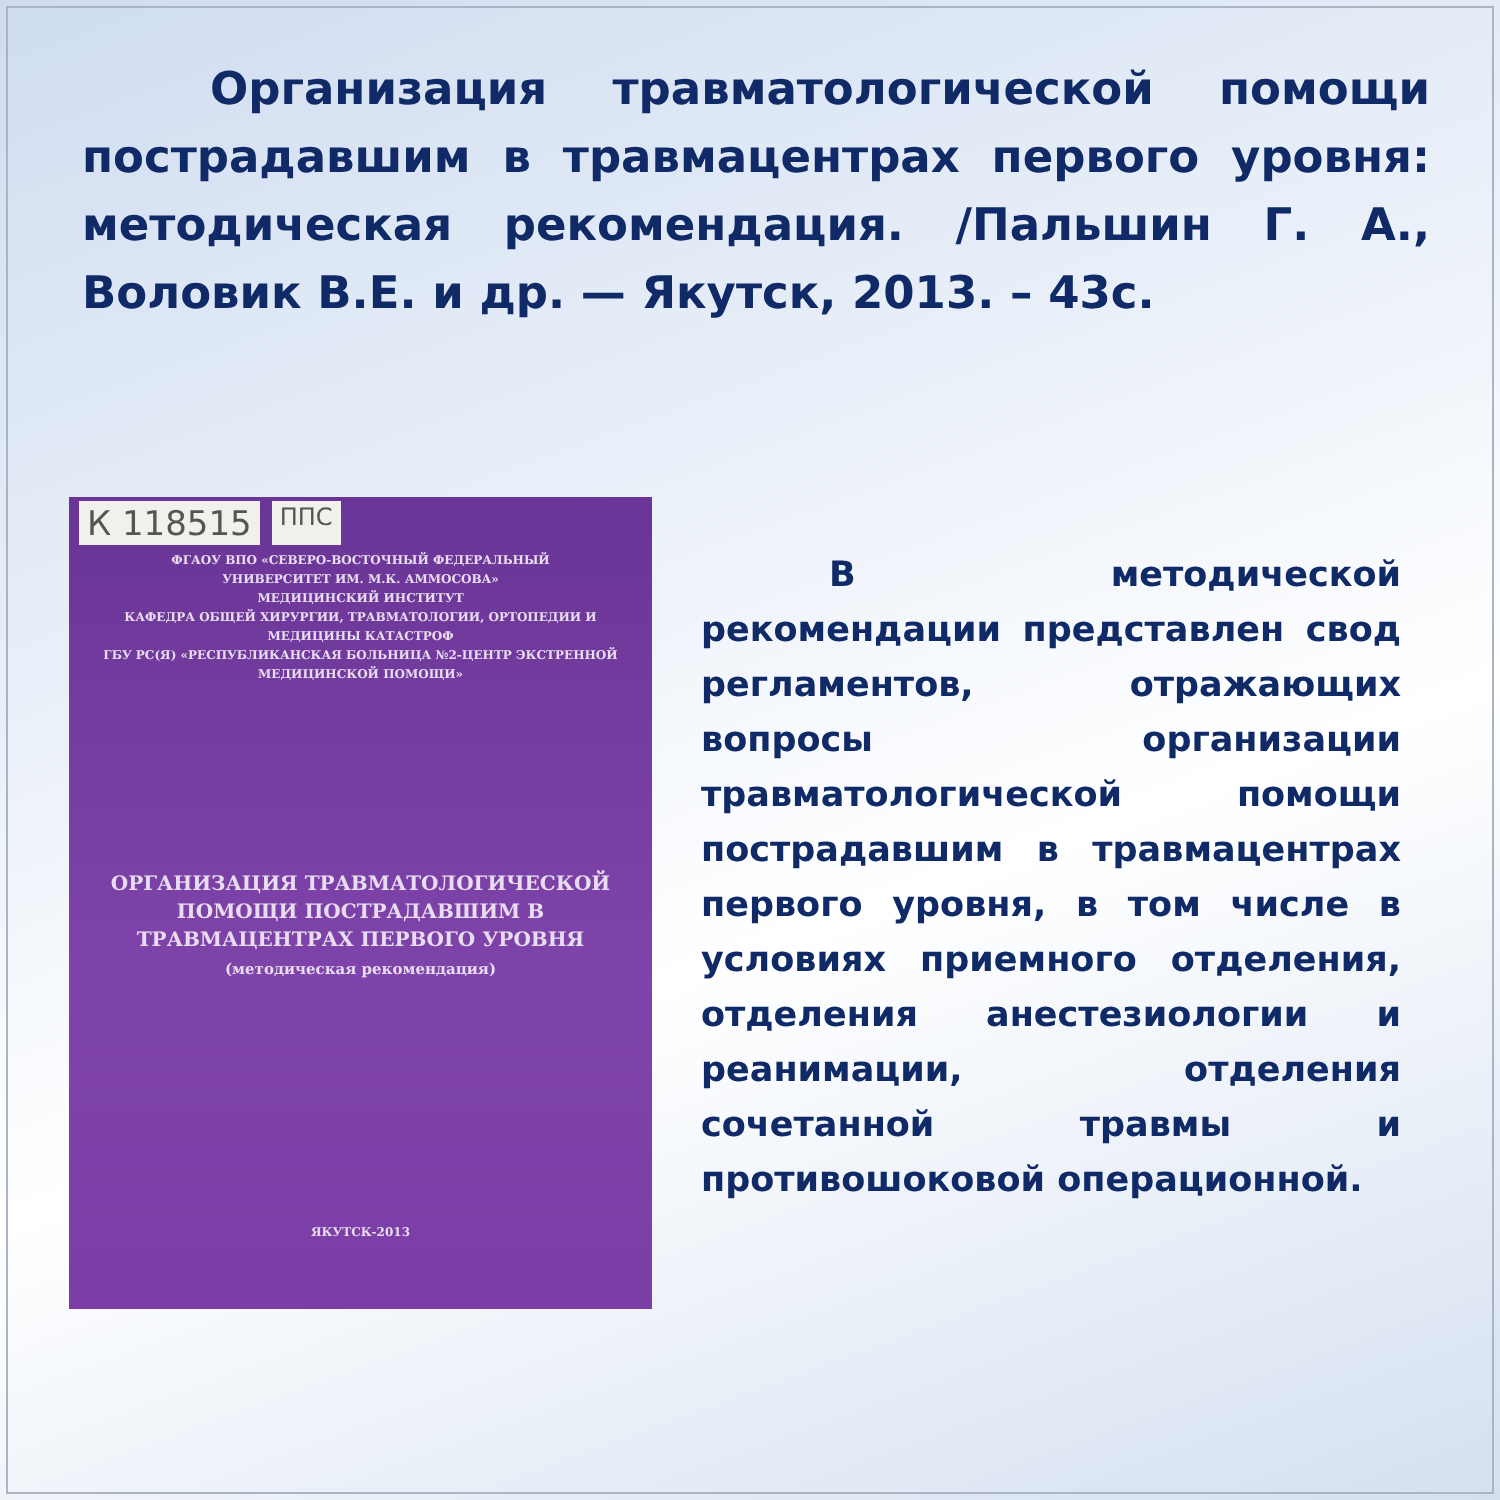Организация травматологической помощи пострадавшим в травмацентрах первого уровня: методическая рекомендация. /Пальшин Г. А., Воловик В.Е. и др. — Якутск, 2013. – 43с.
К 118515 ППС
ФГАОУ ВПО «СЕВЕРО-ВОСТОЧНЫЙ ФЕДЕРАЛЬНЫЙ
УНИВЕРСИТЕТ ИМ. М.К. АММОСОВА»
МЕДИЦИНСКИЙ ИНСТИТУТ
КАФЕДРА ОБЩЕЙ ХИРУРГИИ, ТРАВМАТОЛОГИИ, ОРТОПЕДИИ И
МЕДИЦИНЫ КАТАСТРОФ
ГБУ РС(Я) «РЕСПУБЛИКАНСКАЯ БОЛЬНИЦА №2-ЦЕНТР ЭКСТРЕННОЙ
МЕДИЦИНСКОЙ ПОМОЩИ»
ОРГАНИЗАЦИЯ ТРАВМАТОЛОГИЧЕСКОЙ
ПОМОЩИ ПОСТРАДАВШИМ В
ТРАВМАЦЕНТРАХ ПЕРВОГО УРОВНЯ
(методическая рекомендация)
ЯКУТСК-2013
В методической рекомендации представлен свод регламентов, отражающих вопросы организации травматологической помощи пострадавшим в травмацентрах первого уровня, в том числе в условиях приемного отделения, отделения анестезиологии и реанимации, отделения сочетанной травмы и противошоковой операционной.